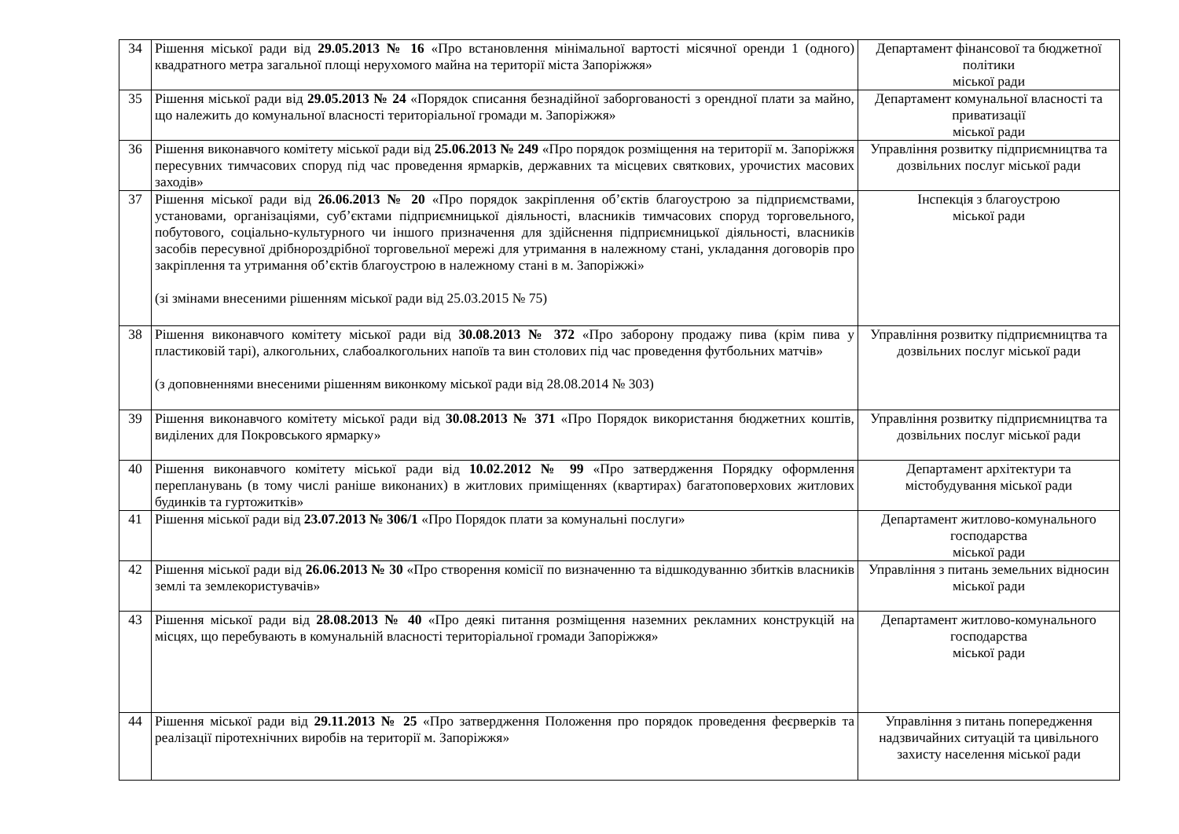| 34 | Рішення міської ради від 29.05.2013 № 16 «Про встановлення мінімальної вартості місячної оренди 1 (одного) квадратного метра загальної площі нерухомого майна на території міста Запоріжжя» | Департамент фінансової та бюджетної політики міської ради |
| 35 | Рішення міської ради від 29.05.2013 № 24 «Порядок списання безнадійної заборгованості з орендної плати за майно, що належить до комунальної власності територіальної громади м. Запоріжжя» | Департамент комунальної власності та приватизації міської ради |
| 36 | Рішення виконавчого комітету міської ради від 25.06.2013 № 249 «Про порядок розміщення на території м. Запоріжжя пересувних тимчасових споруд під час проведення ярмарків, державних та місцевих святкових, урочистих масових заходів» | Управління розвитку підприємництва та дозвільних послуг міської ради |
| 37 | Рішення міської ради від 26.06.2013 № 20 «Про порядок закріплення об’єктів благоустрою за підприємствами, установами, організаціями, суб’єктами підприємницької діяльності, власників тимчасових споруд торговельного, побутового, соціально-культурного чи іншого призначення для здійснення підприємницької діяльності, власників засобів пересувної дрібнороздрібної торговельної мережі для утримання в належному стані, укладання договорів про закріплення та утримання об’єктів благоустрою в належному стані в м. Запоріжжі» (зі змінами внесеними рішенням міської ради від 25.03.2015 № 75) | Інспекція з благоустрою міської ради |
| 38 | Рішення виконавчого комітету міської ради від 30.08.2013 № 372 «Про заборону продажу пива (крім пива у пластиковій тарі), алкогольних, слабоалкогольних напоїв та вин столових під час проведення футбольних матчів» (з доповненнями внесеними рішенням виконкому міської ради від 28.08.2014 № 303) | Управління розвитку підприємництва та дозвільних послуг міської ради |
| 39 | Рішення виконавчого комітету міської ради від 30.08.2013 № 371 «Про Порядок використання бюджетних коштів, виділених для Покровського ярмарку» | Управління розвитку підприємництва та дозвільних послуг міської ради |
| 40 | Рішення виконавчого комітету міської ради від 10.02.2012 № 99 «Про затвердження Порядку оформлення перепланувань (в тому числі раніше виконаних) в житлових приміщеннях (квартирах) багатоповерхових житлових будинків та гуртожитків» | Департамент архітектури та містобудування міської ради |
| 41 | Рішення міської ради від 23.07.2013 № 306/1 «Про Порядок плати за комунальні послуги» | Департамент житлово-комунального господарства міської ради |
| 42 | Рішення міської ради від 26.06.2013 № 30 «Про створення комісії по визначенню та відшкодуванню збитків власників землі та землекористувачів» | Управління з питань земельних відносин міської ради |
| 43 | Рішення міської ради від 28.08.2013 № 40 «Про деякі питання розміщення наземних рекламних конструкцій на місцях, що перебувають в комунальній власності територіальної громади Запоріжжя» | Департамент житлово-комунального господарства міської ради |
| 44 | Рішення міської ради від 29.11.2013 № 25 «Про затвердження Положення про порядок проведення феєрверків та реалізації піротехнічних виробів на території м. Запоріжжя» | Управління з питань попередження надзвичайних ситуацій та цивільного захисту населення міської ради |